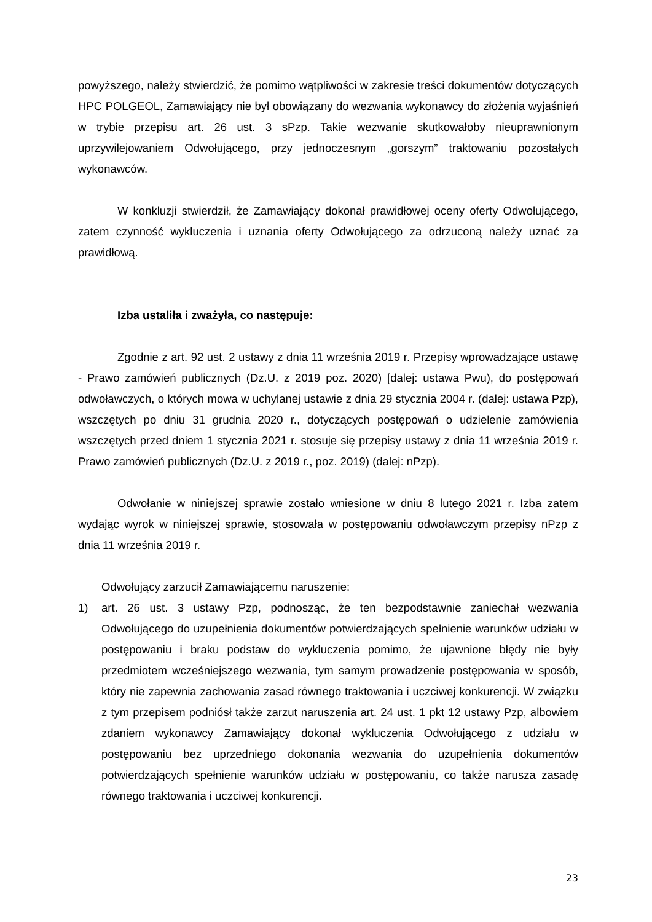powyższego, należy stwierdzić, że pomimo wątpliwości w zakresie treści dokumentów dotyczących HPC POLGEOL, Zamawiający nie był obowiązany do wezwania wykonawcy do złożenia wyjaśnień w trybie przepisu art. 26 ust. 3 sPzp. Takie wezwanie skutkowałoby nieuprawnionym uprzywilejowaniem Odwołującego, przy jednoczesnym „gorszym” traktowaniu pozostałych wykonawców.
W konkluzji stwierdził, że Zamawiający dokonał prawidłowej oceny oferty Odwołującego, zatem czynność wykluczenia i uznania oferty Odwołującego za odrzuconą należy uznać za prawidłową.
Izba ustaliła i zważyła, co następuje:
Zgodnie z art. 92 ust. 2 ustawy z dnia 11 września 2019 r. Przepisy wprowadzające ustawę - Prawo zamówień publicznych (Dz.U. z 2019 poz. 2020) [dalej: ustawa Pwu), do postępowań odwoławczych, o których mowa w uchylanej ustawie z dnia 29 stycznia 2004 r. (dalej: ustawa Pzp), wszczętych po dniu 31 grudnia 2020 r., dotyczących postępowań o udzielenie zamówienia wszczętych przed dniem 1 stycznia 2021 r. stosuje się przepisy ustawy z dnia 11 września 2019 r. Prawo zamówień publicznych (Dz.U. z 2019 r., poz. 2019) (dalej: nPzp).
Odwołanie w niniejszej sprawie zostało wniesione w dniu 8 lutego 2021 r. Izba zatem wydając wyrok w niniejszej sprawie, stosowała w postępowaniu odwoławczym przepisy nPzp z dnia 11 września 2019 r.
Odwołujący zarzucił Zamawiającemu naruszenie:
1) art. 26 ust. 3 ustawy Pzp, podnosząc, że ten bezpodstawnie zaniechał wezwania Odwołującego do uzupełnienia dokumentów potwierdzających spełnienie warunków udziału w postępowaniu i braku podstaw do wykluczenia pomimo, że ujawnione błędy nie były przedmiotem wcześniejszego wezwania, tym samym prowadzenie postępowania w sposób, który nie zapewnia zachowania zasad równego traktowania i uczciwej konkurencji. W związku z tym przepisem podniósł także zarzut naruszenia art. 24 ust. 1 pkt 12 ustawy Pzp, albowiem zdaniem wykonawcy Zamawiający dokonał wykluczenia Odwołującego z udziału w postępowaniu bez uprzedniego dokonania wezwania do uzupełnienia dokumentów potwierdzających spełnienie warunków udziału w postępowaniu, co także narusza zasadę równego traktowania i uczciwej konkurencji.
23